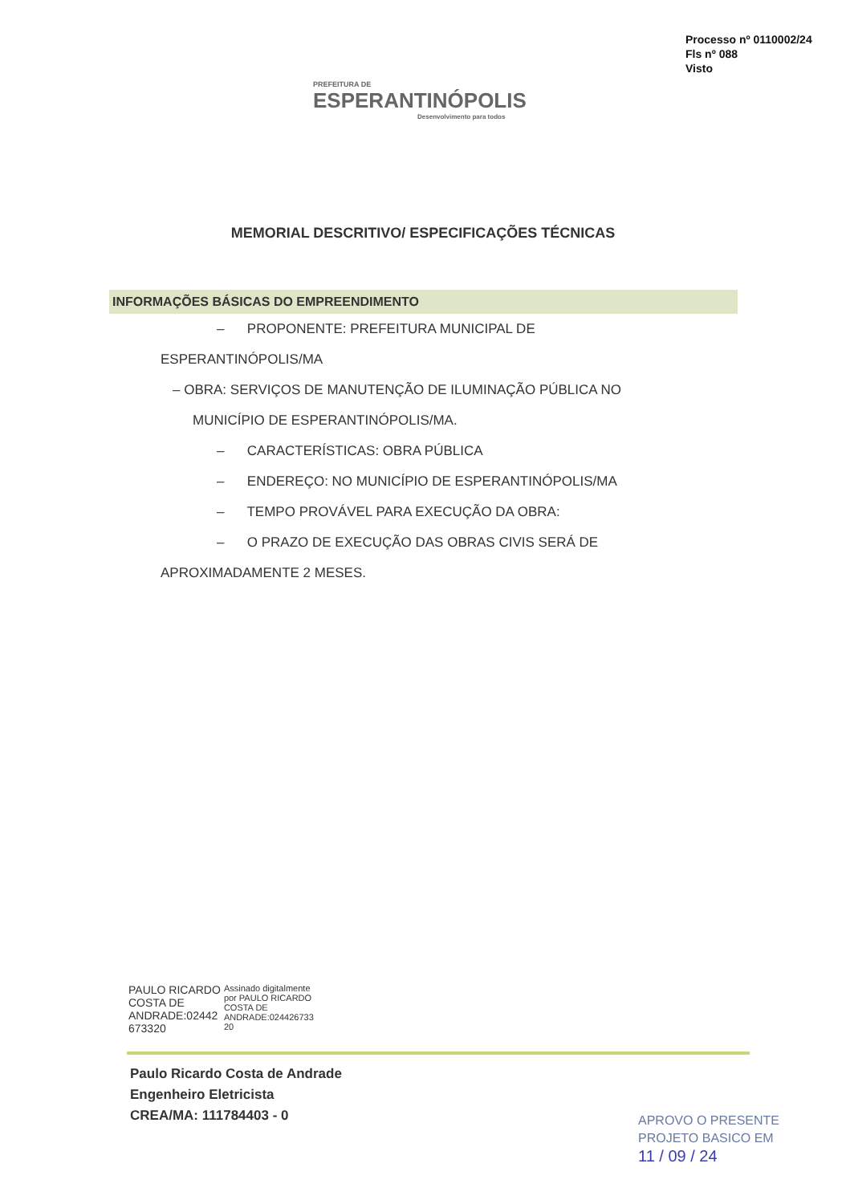PREFEITURA DE
ESPERANTINÓPOLIS
Desenvolvimento para todos
Processo nº 0110002/24
Fls nº 088
Visto
MEMORIAL DESCRITIVO/ ESPECIFICAÇÕES TÉCNICAS
INFORMAÇÕES BÁSICAS DO EMPREENDIMENTO
– PROPONENTE: PREFEITURA MUNICIPAL DE
ESPERANTINÓPOLIS/MA
– OBRA: SERVIÇOS DE MANUTENÇÃO DE ILUMINAÇÃO PÚBLICA NO
MUNICÍPIO DE ESPERANTINÓPOLIS/MA.
– CARACTERÍSTICAS: OBRA PÚBLICA
– ENDEREÇO: NO MUNICÍPIO DE ESPERANTINÓPOLIS/MA
– TEMPO PROVÁVEL PARA EXECUÇÃO DA OBRA:
– O PRAZO DE EXECUÇÃO DAS OBRAS CIVIS SERÁ DE
APROXIMADAMENTE 2 MESES.
PAULO RICARDO
COSTA DE
ANDRADE:02442
673320
Assinado digitalmente
por PAULO RICARDO
COSTA DE
ANDRADE:024426733
20
Paulo Ricardo Costa de Andrade
Engenheiro Eletricista
CREA/MA: 111784403 - 0
APROVO O PRESENTE
PROJETO BASICO EM
11 / 09 / 24